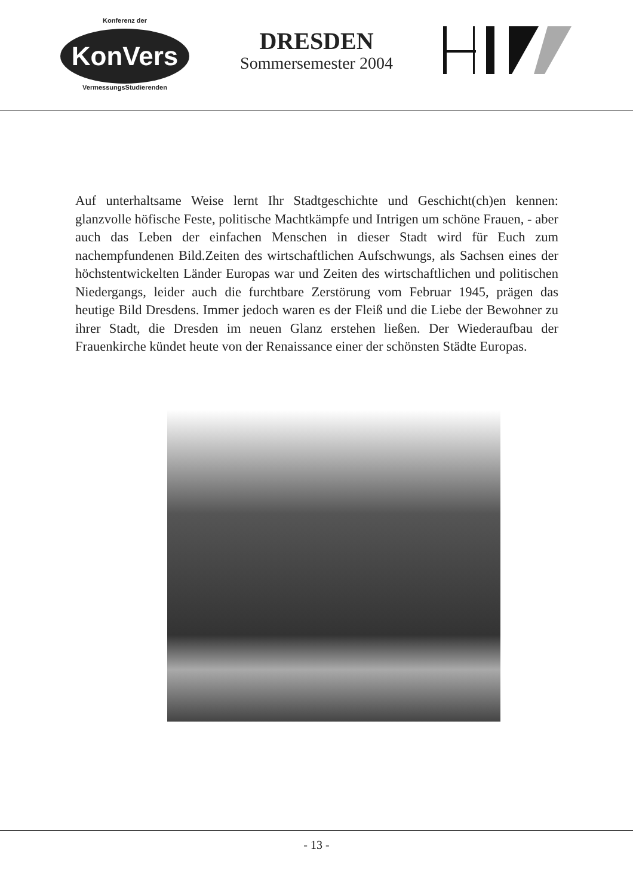Konferenz der
KonVers
VermessungsStudierenden
DRESDEN
Sommersemester 2004
Auf unterhaltsame Weise lernt Ihr Stadtgeschichte und Geschicht(ch)en kennen: glanzvolle höfische Feste, politische Machtkämpfe und Intrigen um schöne Frauen, - aber auch das Leben der einfachen Menschen in dieser Stadt wird für Euch zum nachempfundenen Bild.Zeiten des wirtschaftlichen Aufschwungs, als Sachsen eines der höchstentwickelten Länder Europas war und Zeiten des wirtschaftlichen und politischen Niedergangs, leider auch die furchtbare Zerstörung vom Februar 1945, prägen das heutige Bild Dresdens. Immer jedoch waren es der Fleiß und die Liebe der Bewohner zu ihrer Stadt, die Dresden im neuen Glanz erstehen ließen. Der Wiederaufbau der Frauenkirche kündet heute von der Renaissance einer der schönsten Städte Europas.
- 13 -